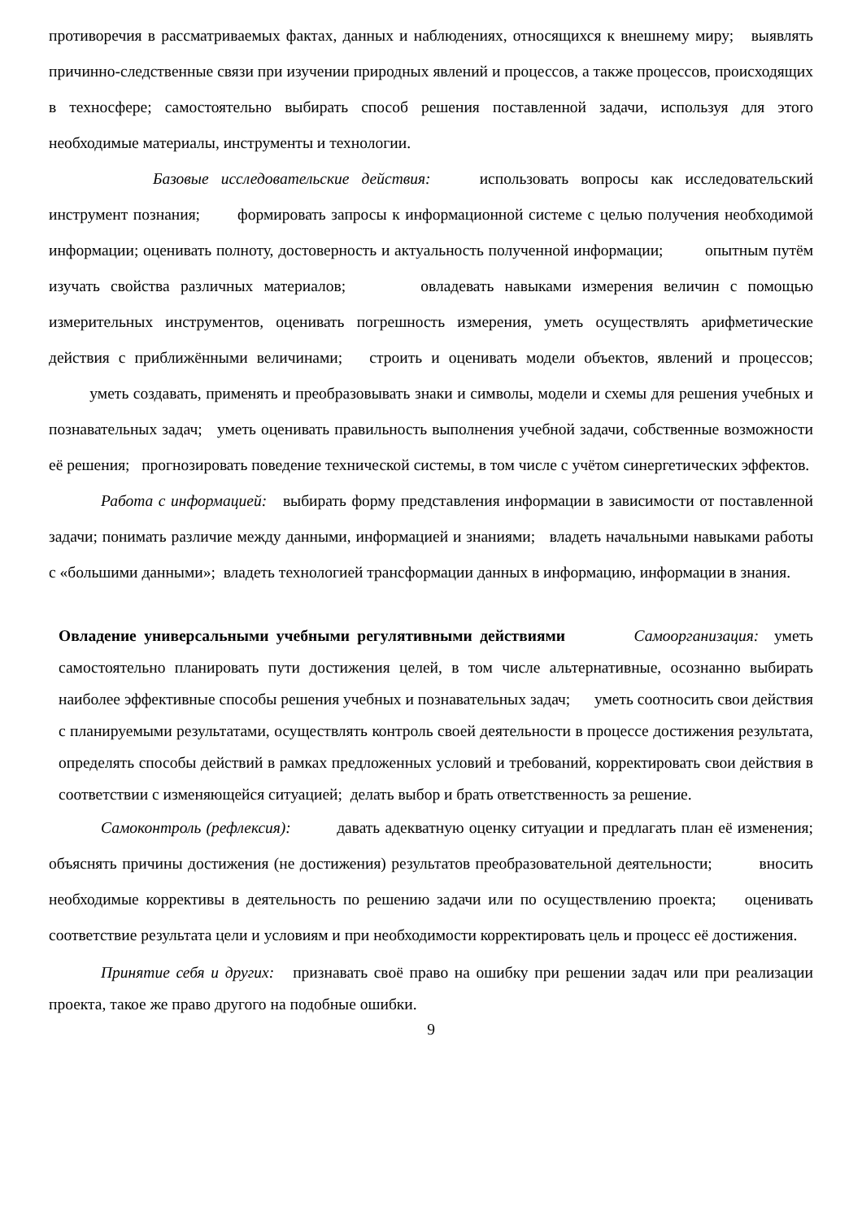противоречия в рассматриваемых фактах, данных и наблюдениях, относящихся к внешнему миру; выявлять причинно-следственные связи при изучении природных явлений и процессов, а также процессов, происходящих в техносфере; самостоятельно выбирать способ решения поставленной задачи, используя для этого необходимые материалы, инструменты и технологии.
Базовые исследовательские действия: использовать вопросы как исследовательский инструмент познания; формировать запросы к информационной системе с целью получения необходимой информации; оценивать полноту, достоверность и актуальность полученной информации; опытным путём изучать свойства различных материалов; овладевать навыками измерения величин с помощью измерительных инструментов, оценивать погрешность измерения, уметь осуществлять арифметические действия с приближёнными величинами; строить и оценивать модели объектов, явлений и процессов; уметь создавать, применять и преобразовывать знаки и символы, модели и схемы для решения учебных и познавательных задач; уметь оценивать правильность выполнения учебной задачи, собственные возможности её решения; прогнозировать поведение технической системы, в том числе с учётом синергетических эффектов.
Работа с информацией: выбирать форму представления информации в зависимости от поставленной задачи; понимать различие между данными, информацией и знаниями; владеть начальными навыками работы с «большими данными»; владеть технологией трансформации данных в информацию, информации в знания.
Овладение универсальными учебными регулятивными действиями Самоорганизация: уметь самостоятельно планировать пути достижения целей, в том числе альтернативные, осознанно выбирать наиболее эффективные способы решения учебных и познавательных задач; уметь соотносить свои действия с планируемыми результатами, осуществлять контроль своей деятельности в процессе достижения результата, определять способы действий в рамках предложенных условий и требований, корректировать свои действия в соответствии с изменяющейся ситуацией; делать выбор и брать ответственность за решение.
Самоконтроль (рефлексия): давать адекватную оценку ситуации и предлагать план её изменения; объяснять причины достижения (не достижения) результатов преобразовательной деятельности; вносить необходимые коррективы в деятельность по решению задачи или по осуществлению проекта; оценивать соответствие результата цели и условиям и при необходимости корректировать цель и процесс её достижения.
Принятие себя и других: признавать своё право на ошибку при решении задач или при реализации проекта, такое же право другого на подобные ошибки.
9